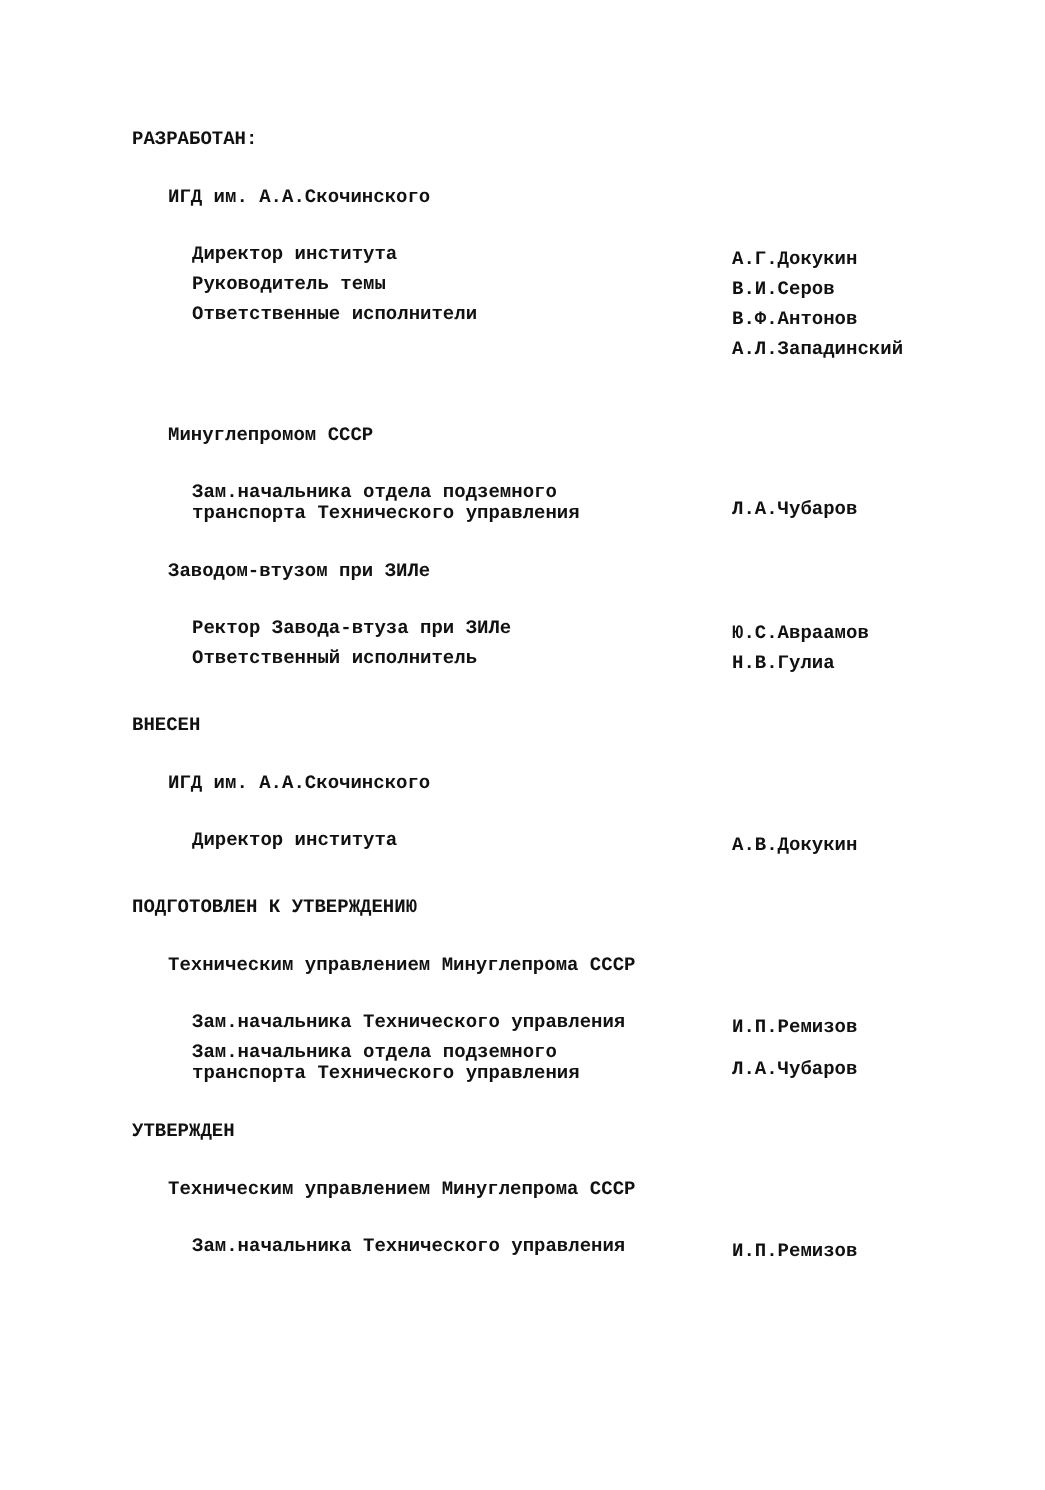РАЗРАБОТАН:
ИГД им. А.А.Скочинского
Директор института
А.Г.Докукин
Руководитель темы
В.И.Серов
Ответственные исполнители
В.Ф.Антонов
А.Л.Западинский
Минуглепромом СССР
Зам.начальника отдела подземного
транспорта Технического управления
Л.А.Чубаров
Заводом-втузом при ЗИЛе
Ректор Завода-втуза при ЗИЛе
Ю.С.Авраамов
Ответственный исполнитель
Н.В.Гулиа
ВНЕСЕН
ИГД им. А.А.Скочинского
Директор института
А.В.Докукин
ПОДГОТОВЛЕН К УТВЕРЖДЕНИЮ
Техническим управлением Минуглепрома СССР
Зам.начальника Технического управления
И.П.Ремизов
Зам.начальника отдела подземного
транспорта Технического управления
Л.А.Чубаров
УТВЕРЖДЕН
Техническим управлением Минуглепрома СССР
Зам.начальника Технического управления
И.П.Ремизов